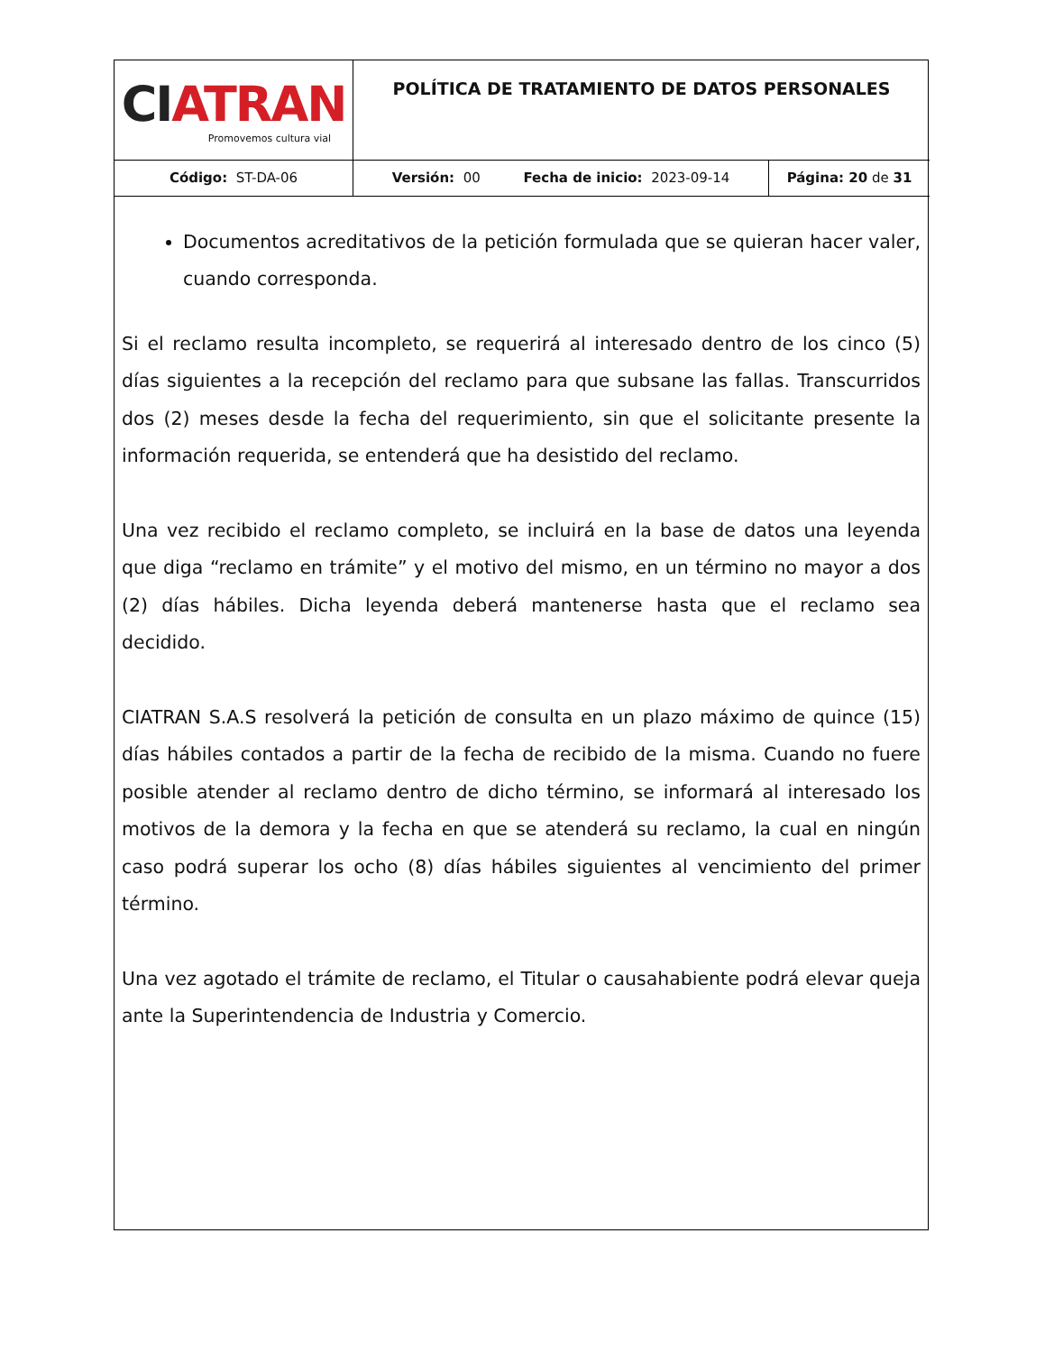| CI ATRAN Promovemos cultura vial | POLÍTICA DE TRATAMIENTO DE DATOS PERSONALES | |
| Código: ST-DA-06 | Versión: 00 Fecha de inicio: 2023-09-14 | Página: 20 de 31 |
Documentos acreditativos de la petición formulada que se quieran hacer valer, cuando corresponda.
Si el reclamo resulta incompleto, se requerirá al interesado dentro de los cinco (5) días siguientes a la recepción del reclamo para que subsane las fallas. Transcurridos dos (2) meses desde la fecha del requerimiento, sin que el solicitante presente la información requerida, se entenderá que ha desistido del reclamo.
Una vez recibido el reclamo completo, se incluirá en la base de datos una leyenda que diga “reclamo en trámite” y el motivo del mismo, en un término no mayor a dos (2) días hábiles. Dicha leyenda deberá mantenerse hasta que el reclamo sea decidido.
CIATRAN S.A.S resolverá la petición de consulta en un plazo máximo de quince (15) días hábiles contados a partir de la fecha de recibido de la misma. Cuando no fuere posible atender al reclamo dentro de dicho término, se informará al interesado los motivos de la demora y la fecha en que se atenderá su reclamo, la cual en ningún caso podrá superar los ocho (8) días hábiles siguientes al vencimiento del primer término.
Una vez agotado el trámite de reclamo, el Titular o causahabiente podrá elevar queja ante la Superintendencia de Industria y Comercio.